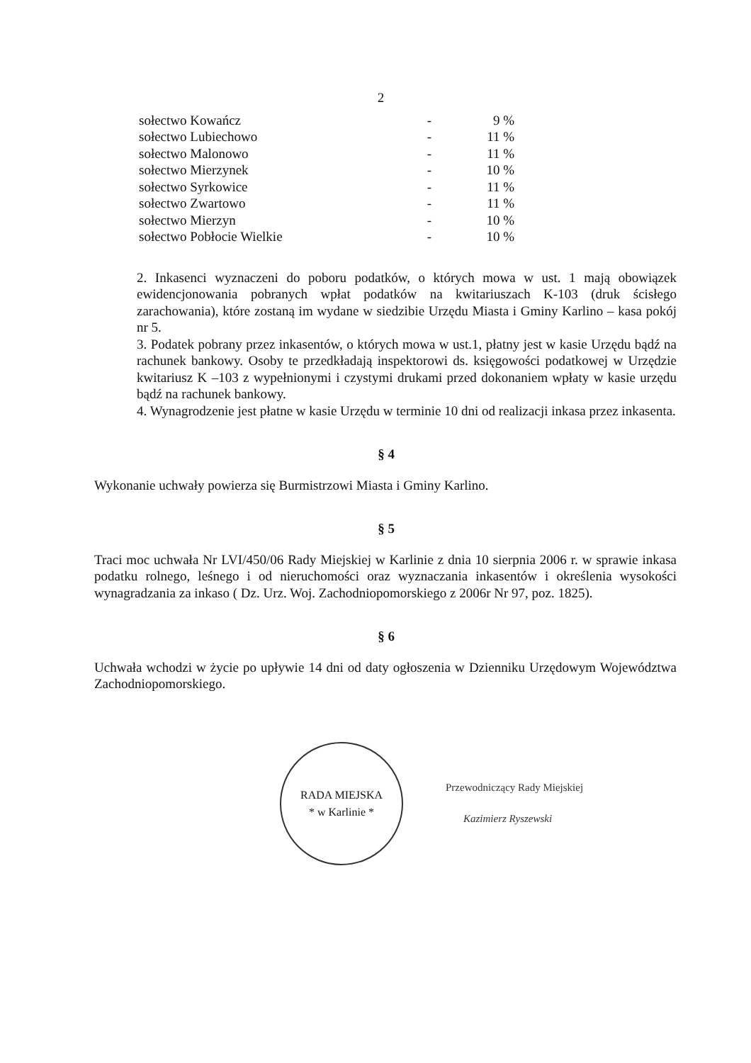2
| sołectwo Kowańcz | - | 9 % |
| sołectwo Lubiechowo | - | 11 % |
| sołectwo Malonowo | - | 11 % |
| sołectwo Mierzynek | - | 10 % |
| sołectwo Syrkowice | - | 11 % |
| sołectwo Zwartowo | - | 11 % |
| sołectwo Mierzyn | - | 10 % |
| sołectwo Pobłocie Wielkie | - | 10 % |
2. Inkasenci wyznaczeni do poboru podatków, o których mowa w ust. 1 mają obowiązek ewidencjonowania pobranych wpłat podatków na kwitariuszach K-103 (druk ścisłego zarachowania), które zostaną im wydane w siedzibie Urzędu Miasta i Gminy Karlino – kasa pokój nr 5.
3. Podatek pobrany przez inkasentów, o których mowa w ust.1, płatny jest w kasie Urzędu bądź na rachunek bankowy. Osoby te przedkładają inspektorowi ds. księgowości podatkowej w Urzędzie kwitariusz K –103 z wypełnionymi i czystymi drukami przed dokonaniem wpłaty w kasie urzędu bądź na rachunek bankowy.
4. Wynagrodzenie jest płatne w kasie Urzędu w terminie 10 dni od realizacji inkasa przez inkasenta.
§ 4
Wykonanie uchwały powierza się Burmistrzowi Miasta i Gminy Karlino.
§ 5
Traci moc uchwała Nr LVI/450/06 Rady Miejskiej w Karlinie z dnia 10 sierpnia 2006 r. w sprawie inkasa podatku rolnego, leśnego i od nieruchomości oraz wyznaczania inkasentów i określenia wysokości wynagradzania za inkaso ( Dz. Urz. Woj. Zachodniopomorskiego z 2006r Nr 97, poz. 1825).
§ 6
Uchwała wchodzi w życie po upływie 14 dni od daty ogłoszenia w Dzienniku Urzędowym Województwa Zachodniopomorskiego.
RADA MIEJSKA
* w Karlinie *
Przewodniczący Rady Miejskiej
Kazimierz Ryszewski